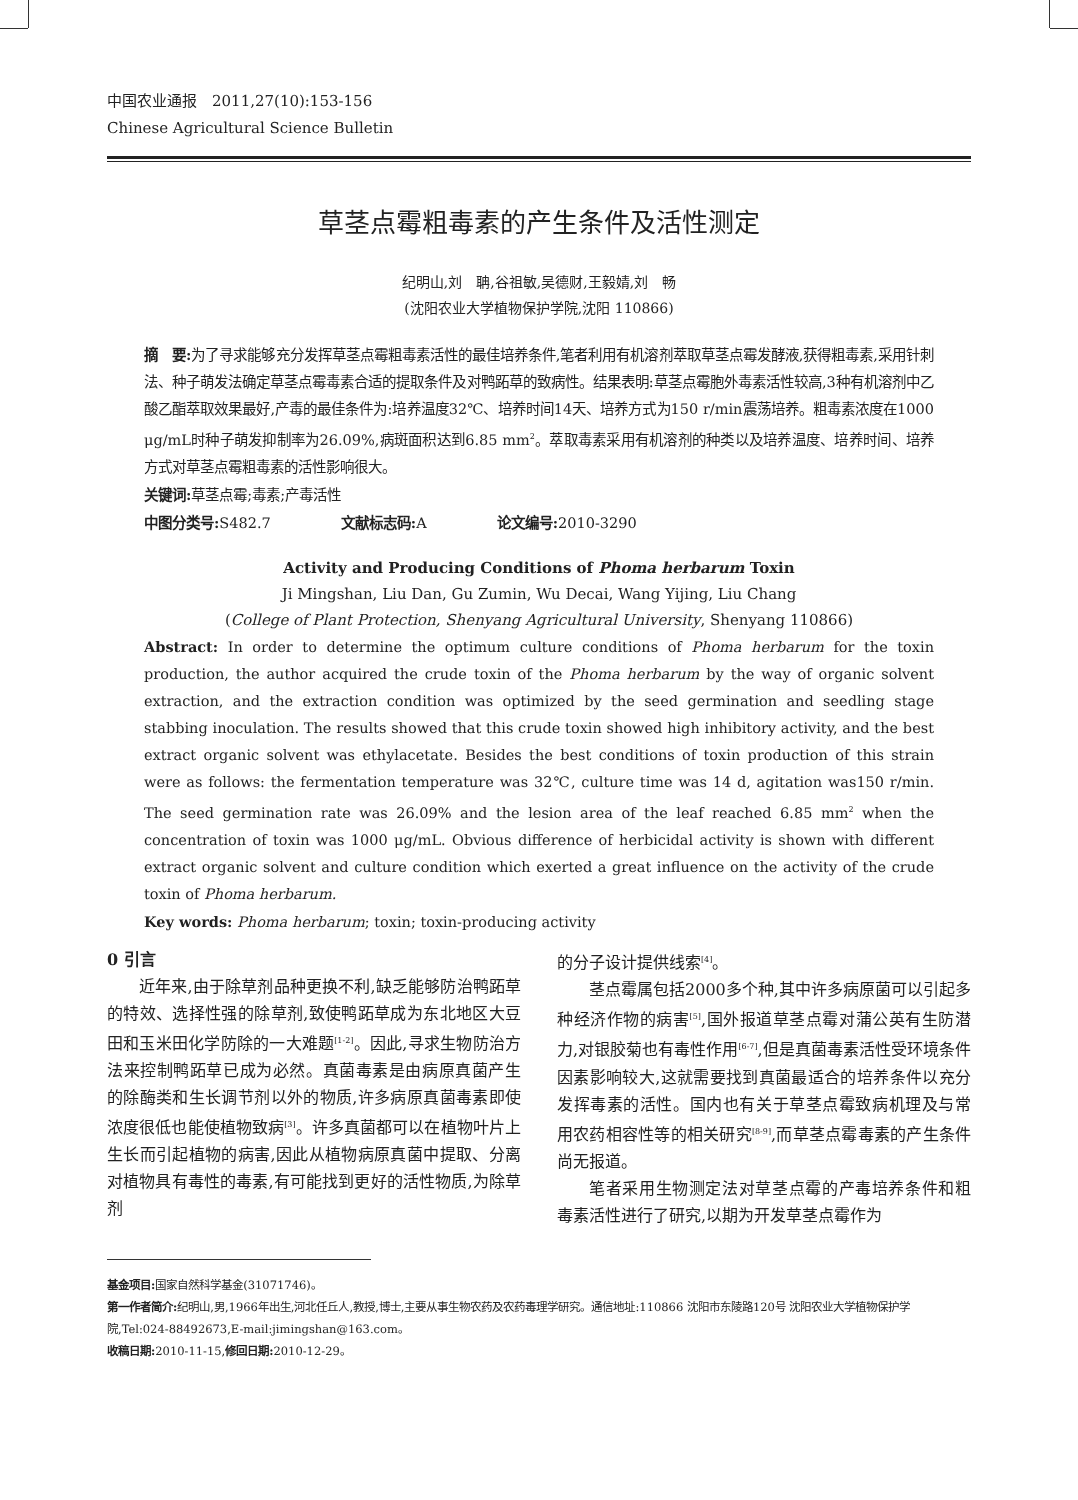中国农业通报　2011,27(10):153-156
Chinese Agricultural Science Bulletin
草茎点霉粗毒素的产生条件及活性测定
纪明山,刘　聃,谷祖敏,吴德财,王毅婧,刘　畅
(沈阳农业大学植物保护学院,沈阳 110866)
摘　要: 为了寻求能够充分发挥草茎点霉粗毒素活性的最佳培养条件,笔者利用有机溶剂萃取草茎点霉发酵液,获得粗毒素,采用针刺法、种子萌发法确定草茎点霉毒素合适的提取条件及对鸭跖草的致病性。结果表明:草茎点霉胞外毒素活性较高,3种有机溶剂中乙酸乙酯萃取效果最好,产毒的最佳条件为:培养温度32℃、培养时间14天、培养方式为150 r/min震荡培养。粗毒素浓度在1000 μg/mL时种子萌发抑制率为26.09%,病斑面积达到6.85 mm<sup>2</sup>。萃取毒素采用有机溶剂的种类以及培养温度、培养时间、培养方式对草茎点霉粗毒素的活性影响很大。
关键词: 草茎点霉;毒素;产毒活性
中图分类号: S482.7　　　　　文献标志码: A　　　　　论文编号: 2010-3290
Activity and Producing Conditions of Phoma herbarum Toxin
Ji Mingshan, Liu Dan, Gu Zumin, Wu Decai, Wang Yijing, Liu Chang
(College of Plant Protection, Shenyang Agricultural University, Shenyang 110866)
Abstract: In order to determine the optimum culture conditions of Phoma herbarum for the toxin production, the author acquired the crude toxin of the Phoma herbarum by the way of organic solvent extraction, and the extraction condition was optimized by the seed germination and seedling stage stabbing inoculation. The results showed that this crude toxin showed high inhibitory activity, and the best extract organic solvent was ethylacetate. Besides the best conditions of toxin production of this strain were as follows: the fermentation temperature was 32℃, culture time was 14 d, agitation was150 r/min. The seed germination rate was 26.09% and the lesion area of the leaf reached 6.85 mm<sup>2</sup> when the concentration of toxin was 1000 μg/mL. Obvious difference of herbicidal activity is shown with different extract organic solvent and culture condition which exerted a great influence on the activity of the crude toxin of Phoma herbarum.
Key words: Phoma herbarum; toxin; toxin-producing activity
0 引言
近年来,由于除草剂品种更换不利,缺乏能够防治鸭跖草的特效、选择性强的除草剂,致使鸭跖草成为东北地区大豆田和玉米田化学防除的一大难题<sup>[1-2]</sup>。因此,寻求生物防治方法来控制鸭跖草已成为必然。真菌毒素是由病原真菌产生的除酶类和生长调节剂以外的物质,许多病原真菌毒素即使浓度很低也能使植物致病<sup>[3]</sup>。许多真菌都可以在植物叶片上生长而引起植物的病害,因此从植物病原真菌中提取、分离对植物具有毒性的毒素,有可能找到更好的活性物质,为除草剂
的分子设计提供线索<sup>[4]</sup>。
茎点霉属包括2000多个种,其中许多病原菌可以引起多种经济作物的病害<sup>[5]</sup>,国外报道草茎点霉对蒲公英有生防潜力,对银胶菊也有毒性作用<sup>[6-7]</sup>,但是真菌毒素活性受环境条件因素影响较大,这就需要找到真菌最适合的培养条件以充分发挥毒素的活性。国内也有关于草茎点霉致病机理及与常用农药相容性等的相关研究<sup>[8-9]</sup>,而草茎点霉毒素的产生条件尚无报道。
笔者采用生物测定法对草茎点霉的产毒培养条件和粗毒素活性进行了研究,以期为开发草茎点霉作为
基金项目: 国家自然科学基金(31071746)。
第一作者简介: 纪明山,男,1966年出生,河北任丘人,教授,博士,主要从事生物农药及农药毒理学研究。通信地址:110866 沈阳市东陵路120号 沈阳农业大学植物保护学院,Tel:024-88492673,E-mail:jimingshan@163.com。
收稿日期: 2010-11-15,修回日期: 2010-12-29。